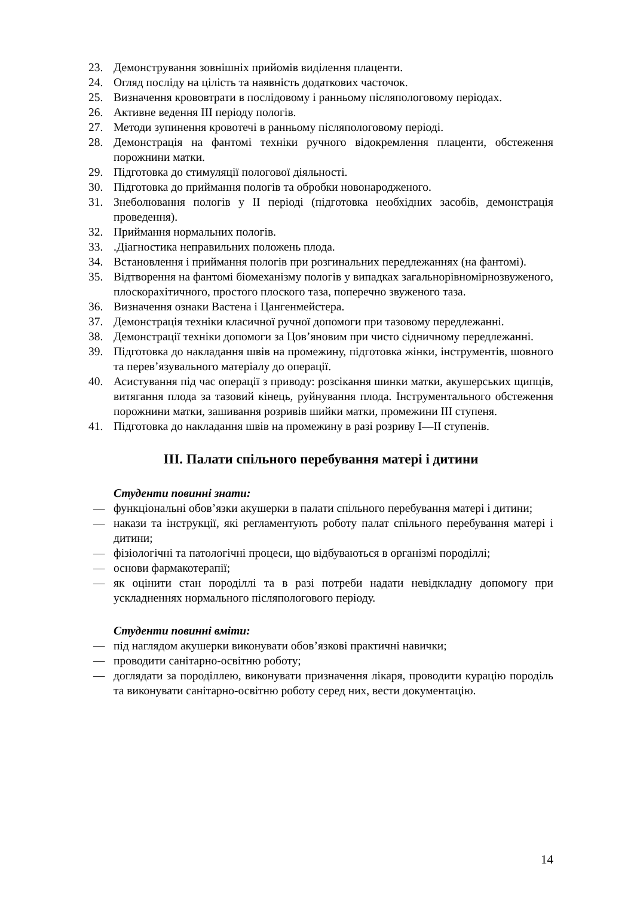23. Демонстрування зовнішніх прийомів виділення плаценти.
24. Огляд посліду на цілість та наявність додаткових часточок.
25. Визначення крововтрати в послідовому і ранньому післяпологовому періодах.
26. Активне ведення III періоду пологів.
27. Методи зупинення кровотечі в ранньому післяпологовому періоді.
28. Демонстрація на фантомі техніки ручного відокремлення плаценти, обстеження порожнини матки.
29. Підготовка до стимуляції пологової діяльності.
30. Підготовка до приймання пологів та обробки новонародженого.
31. Знеболювання пологів у II періоді (підготовка необхідних засобів, демонстрація проведення).
32. Приймання нормальних пологів.
33..Діагностика неправильних положень плода.
34. Встановлення і приймання пологів при розгинальних передлежаннях (на фантомі).
35. Відтворення на фантомі біомеханізму пологів у випадках загальнорівномірнозвуженого, плоскорахітичного, простого плоского таза, поперечно звуженого таза.
36. Визначення ознаки Вастена і Цангенмейстера.
37. Демонстрація техніки класичної ручної допомоги при тазовому передлежанні.
38. Демонстрації техніки допомоги за Цов’яновим при чисто сідничному передлежанні.
39. Підготовка до накладання швів на промежину, підготовка жінки, інструментів, шовного та перев’язувального матеріалу до операції.
40. Асистування під час операції з приводу: розсікання шинки матки, акушерських щипців, витягання плода за тазовий кінець, руйнування плода. Інструментального обстеження порожнини матки, зашивання розривів шийки матки, промежини III ступеня.
41. Підготовка до накладання швів на промежину в разі розриву I—II ступенів.
III. Палати спільного перебування матері і дитини
Студенти повинні знати:
— функціональні обов’язки акушерки в палати спільного перебування матері і дитини;
— накази та інструкції, які регламентують роботу палат спільного перебування матері і дитини;
— фізіологічні та патологічні процеси, що відбуваються в організмі породіллі;
— основи фармакотерапії;
— як оцінити стан породіллі та в разі потреби надати невідкладну допомогу при ускладненнях нормального післяпологового періоду.
Студенти повинні вміти:
— під наглядом акушерки виконувати обов’язкові практичні навички;
— проводити санітарно-освітню роботу;
— доглядати за породіллею, виконувати призначення лікаря, проводити курацію породіль та виконувати санітарно-освітню роботу серед них, вести документацію.
14